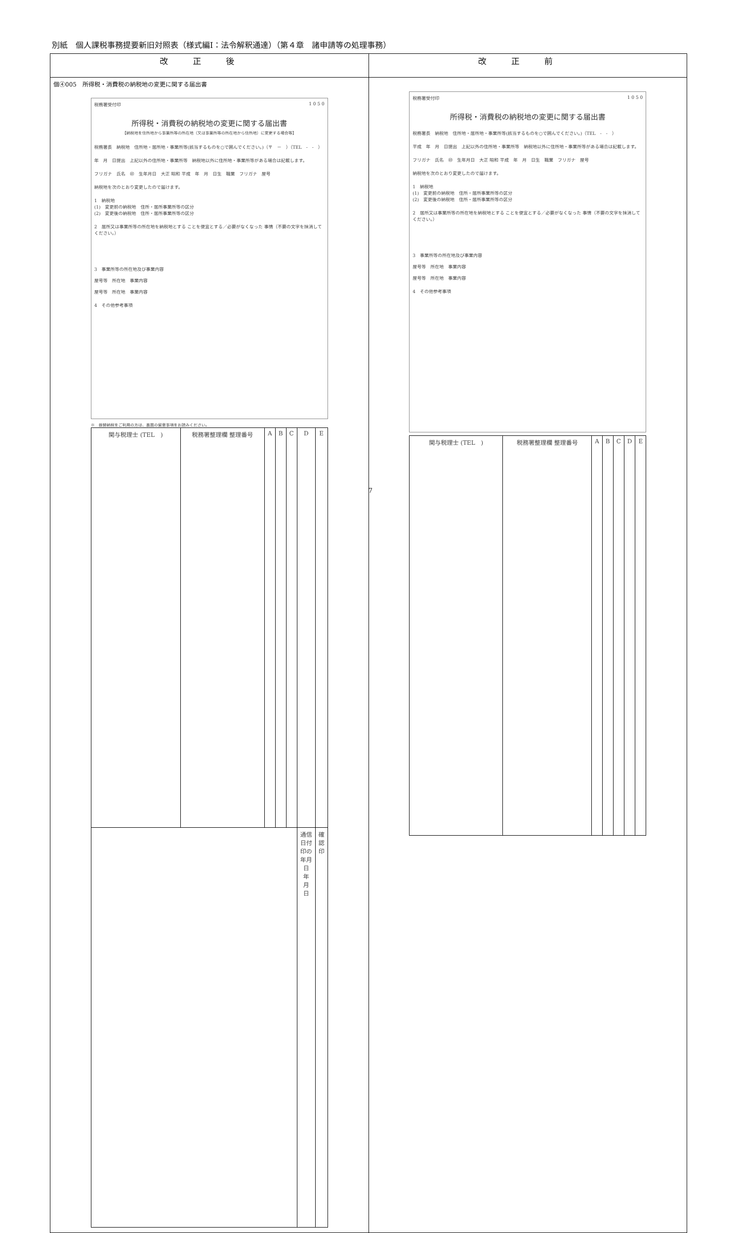別紙　個人課税事務提要新旧対照表（様式編Ⅰ：法令解釈通達）（第４章　諸申請等の処理事務）
| 改正後 | 改正前 |
| --- | --- |
| 個④005 所得税・消費税の納税地の変更に関する届出書 税務署受付印 1 0 5 0 所得税・消費税の納税地の変更に関する届出書 【納税地を住所地から事業所等の所在地（又は事業所等の所在地から住所地）に変更する場合等】 税務署長 納税地 住所地・居所地・事業所等(該当するものを○で囲んでください。)（〒 － ）（TEL - - ） 年 月 日提出 上記以外の住所地・事業所等 納税地以外に住所地・事業所等がある場合は記載します。 フリガナ 氏名 ㊞ 生年月日 大正 昭和 平成 年 月 日生 職業 フリガナ 屋号 納税地を次のとおり変更したので届けます。 1 納税地 (1) 変更前の納税地 住所・居所事業所等の区分 (2) 変更後の納税地 住所・居所事業所等の区分 2 居所又は事業所等の所在地を納税地とする ことを便宜とする／必要がなくなった 事情（不要の文字を抹消してください。） 3 事業所等の所在地及び事業内容 屋号等 所在地 事業内容 屋号等 所在地 事業内容 4 その他参考事項 ※ 振替納税をご利用の方は、裏面の留意事項をお読みください。 / 関与税理士 (TEL ) / 税務署整理欄 整理番号 / A / B / C / D / E / / / / / / / 通信日付印の年月日 年 月 日 / 確認印 / | 税務署受付印 1 0 5 0 所得税・消費税の納税地の変更に関する届出書 税務署長 納税地 住所地・居所地・事業所等(該当するものを○で囲んでください。)（TEL - - ） 平成 年 月 日提出 上記以外の住所地・事業所等 納税地以外に住所地・事業所等がある場合は記載します。 フリガナ 氏名 ㊞ 生年月日 大正 昭和 平成 年 月 日生 職業 フリガナ 屋号 納税地を次のとおり変更したので届けます。 1 納税地 (1) 変更前の納税地 住所・居所事業所等の区分 (2) 変更後の納税地 住所・居所事業所等の区分 2 居所又は事業所等の所在地を納税地とする ことを便宜とする／必要がなくなった 事情（不要の文字を抹消してください。） 3 事業所等の所在地及び事業内容 屋号等 所在地 事業内容 屋号等 所在地 事業内容 4 その他参考事項 / 関与税理士 (TEL ) / 税務署整理欄 整理番号 / A / B / C / D / E / |
7